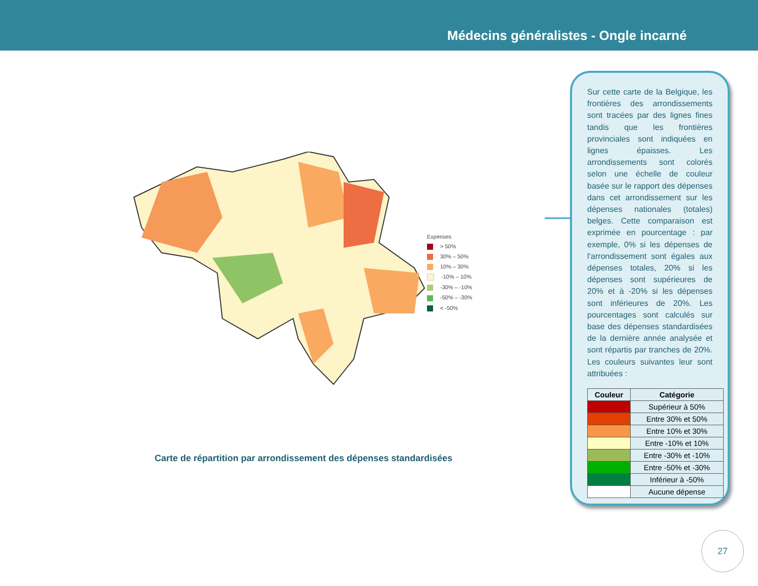Médecins généralistes - Ongle incarné
Expenses
> 50%
30% – 50%
10% – 30%
-10% – 10%
-30% – -10%
-50% – -30%
< -50%
Carte de répartition par arrondissement des dépenses standardisées
Sur cette carte de la Belgique, les frontières des arrondissements sont tracées par des lignes fines tandis que les frontières provinciales sont indiquées en lignes épaisses. Les arrondissements sont colorés selon une échelle de couleur basée sur le rapport des dépenses dans cet arrondissement sur les dépenses nationales (totales) belges. Cette comparaison est exprimée en pourcentage : par exemple, 0% si les dépenses de l’arrondissement sont égales aux dépenses totales, 20% si les dépenses sont supérieures de 20% et à -20% si les dépenses sont inférieures de 20%. Les pourcentages sont calculés sur base des dépenses standardisées de la dernière année analysée et sont répartis par tranches de 20%. Les couleurs suivantes leur sont attribuées :
| Couleur | Catégorie |
| --- | --- |
| | Supérieur à 50% |
| | Entre 30% et 50% |
| | Entre 10% et 30% |
| | Entre -10% et 10% |
| | Entre -30% et -10% |
| | Entre -50% et -30% |
| | Inférieur à -50% |
| | Aucune dépense |
27